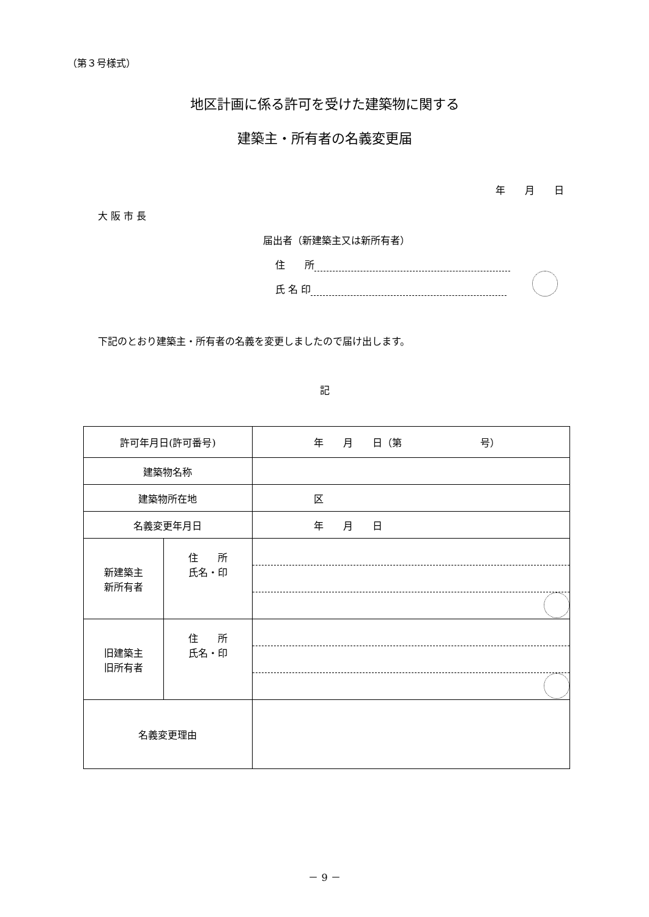（第３号様式）
地区計画に係る許可を受けた建築物に関する
建築主・所有者の名義変更届
年　　月　　日
大 阪 市 長
届出者（新建築主又は新所有者）
住　　所
氏 名 印
下記のとおり建築主・所有者の名義を変更しましたので届け出します。
記
| 許可年月日(許可番号) | | 年 月 日（第 号） |
| 建築物名称 | | |
| 建築物所在地 | | 区 |
| 名義変更年月日 | | 年 月 日 |
| 新建築主 新所有者 | 住 所 氏名・印 | |
| 旧建築主 旧所有者 | 住 所 氏名・印 | |
| 名義変更理由 | | |
－ 9 －